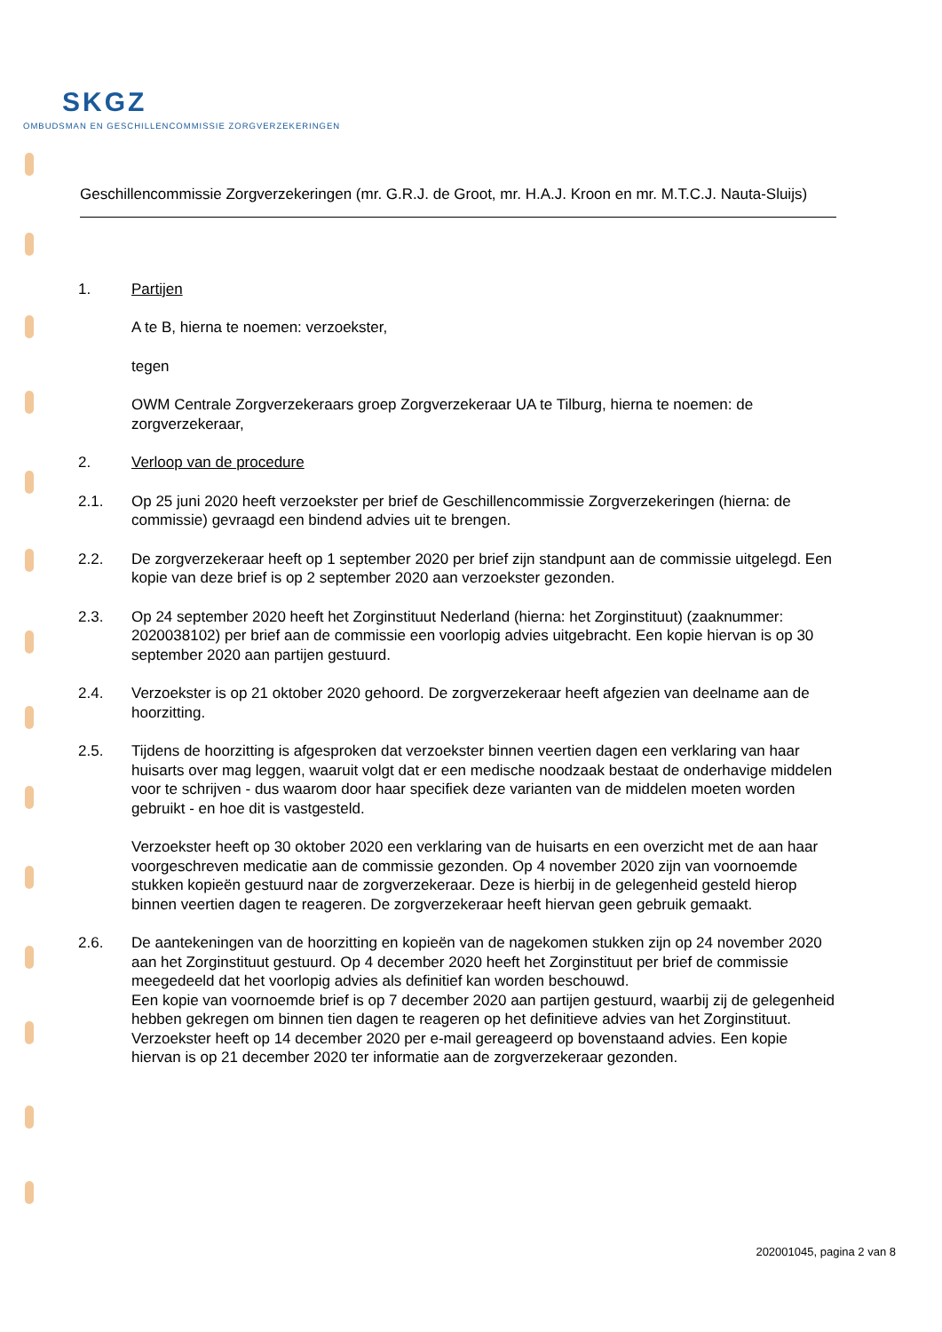SKGZ
OMBUDSMAN EN GESCHILLENCOMMISSIE ZORGVERZEKERINGEN
Geschillencommissie Zorgverzekeringen (mr. G.R.J. de Groot, mr. H.A.J. Kroon en mr. M.T.C.J. Nauta-Sluijs)
1. Partijen
A te B, hierna te noemen: verzoekster,
tegen
OWM Centrale Zorgverzekeraars groep Zorgverzekeraar UA te Tilburg, hierna te noemen: de zorgverzekeraar,
2. Verloop van de procedure
2.1. Op 25 juni 2020 heeft verzoekster per brief de Geschillencommissie Zorgverzekeringen (hierna: de commissie) gevraagd een bindend advies uit te brengen.
2.2. De zorgverzekeraar heeft op 1 september 2020 per brief zijn standpunt aan de commissie uitgelegd. Een kopie van deze brief is op 2 september 2020 aan verzoekster gezonden.
2.3. Op 24 september 2020 heeft het Zorginstituut Nederland (hierna: het Zorginstituut) (zaaknummer: 2020038102) per brief aan de commissie een voorlopig advies uitgebracht. Een kopie hiervan is op 30 september 2020 aan partijen gestuurd.
2.4. Verzoekster is op 21 oktober 2020 gehoord. De zorgverzekeraar heeft afgezien van deelname aan de hoorzitting.
2.5. Tijdens de hoorzitting is afgesproken dat verzoekster binnen veertien dagen een verklaring van haar huisarts over mag leggen, waaruit volgt dat er een medische noodzaak bestaat de onderhavige middelen voor te schrijven - dus waarom door haar specifiek deze varianten van de middelen moeten worden gebruikt - en hoe dit is vastgesteld.
Verzoekster heeft op 30 oktober 2020 een verklaring van de huisarts en een overzicht met de aan haar voorgeschreven medicatie aan de commissie gezonden. Op 4 november 2020 zijn van voornoemde stukken kopieën gestuurd naar de zorgverzekeraar. Deze is hierbij in de gelegenheid gesteld hierop binnen veertien dagen te reageren. De zorgverzekeraar heeft hiervan geen gebruik gemaakt.
2.6. De aantekeningen van de hoorzitting en kopieën van de nagekomen stukken zijn op 24 november 2020 aan het Zorginstituut gestuurd. Op 4 december 2020 heeft het Zorginstituut per brief de commissie meegedeeld dat het voorlopig advies als definitief kan worden beschouwd.
Een kopie van voornoemde brief is op 7 december 2020 aan partijen gestuurd, waarbij zij de gelegenheid hebben gekregen om binnen tien dagen te reageren op het definitieve advies van het Zorginstituut.
Verzoekster heeft op 14 december 2020 per e-mail gereageerd op bovenstaand advies. Een kopie hiervan is op 21 december 2020 ter informatie aan de zorgverzekeraar gezonden.
202001045, pagina 2 van 8